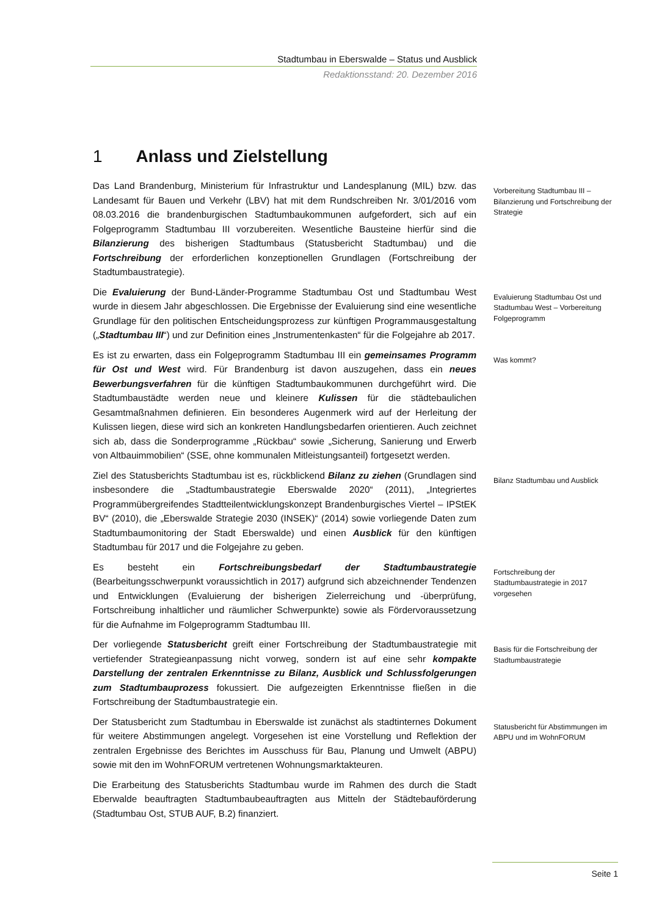Stadtumbau in Eberswalde – Status und Ausblick
Redaktionsstand: 20. Dezember 2016
1 Anlass und Zielstellung
Das Land Brandenburg, Ministerium für Infrastruktur und Landesplanung (MIL) bzw. das Landesamt für Bauen und Verkehr (LBV) hat mit dem Rundschreiben Nr. 3/01/2016 vom 08.03.2016 die brandenburgischen Stadtumbaukommunen aufgefordert, sich auf ein Folgeprogramm Stadtumbau III vorzubereiten. Wesentliche Bausteine hierfür sind die Bilanzierung des bisherigen Stadtumbaus (Statusbericht Stadtumbau) und die Fortschreibung der erforderlichen konzeptionellen Grundlagen (Fortschreibung der Stadtumbaustrategie).
Vorbereitung Stadtumbau III – Bilanzierung und Fortschreibung der Strategie
Die Evaluierung der Bund-Länder-Programme Stadtumbau Ost und Stadtumbau West wurde in diesem Jahr abgeschlossen. Die Ergebnisse der Evaluierung sind eine wesentliche Grundlage für den politischen Entscheidungsprozess zur künftigen Programmausgestaltung („Stadtumbau III“) und zur Definition eines „Instrumentenkasten“ für die Folgejahre ab 2017.
Evaluierung Stadtumbau Ost und Stadtumbau West – Vorbereitung Folgeprogramm
Es ist zu erwarten, dass ein Folgeprogramm Stadtumbau III ein gemeinsames Programm für Ost und West wird. Für Brandenburg ist davon auszugehen, dass ein neues Bewerbungsverfahren für die künftigen Stadtumbaukommunen durchgeführt wird. Die Stadtumbaustädte werden neue und kleinere Kulissen für die städtebaulichen Gesamtmaßnahmen definieren. Ein besonderes Augenmerk wird auf der Herleitung der Kulissen liegen, diese wird sich an konkreten Handlungsbedarfen orientieren. Auch zeichnet sich ab, dass die Sonderprogramme „Rückbau“ sowie „Sicherung, Sanierung und Erwerb von Altbauimmobilien“ (SSE, ohne kommunalen Mitleistungsanteil) fortgesetzt werden.
Was kommt?
Ziel des Statusberichts Stadtumbau ist es, rückblickend Bilanz zu ziehen (Grundlagen sind insbesondere die „Stadtumbaustrategie Eberswalde 2020“ (2011), „Integriertes Programmübergreifendes Stadtteilentwicklungskonzept Brandenburgisches Viertel – IPStEK BV“ (2010), die „Eberswalde Strategie 2030 (INSEK)“ (2014) sowie vorliegende Daten zum Stadtumbaumonitoring der Stadt Eberswalde) und einen Ausblick für den künftigen Stadtumbau für 2017 und die Folgejahre zu geben.
Bilanz Stadtumbau und Ausblick
Es besteht ein Fortschreibungsbedarf der Stadtumbaustrategie (Bearbeitungsschwerpunkt voraussichtlich in 2017) aufgrund sich abzeichnender Tendenzen und Entwicklungen (Evaluierung der bisherigen Zielerreichung und -überprüfung, Fortschreibung inhaltlicher und räumlicher Schwerpunkte) sowie als Fördervoraussetzung für die Aufnahme im Folgeprogramm Stadtumbau III.
Fortschreibung der Stadtumbaustrategie in 2017 vorgesehen
Der vorliegende Statusbericht greift einer Fortschreibung der Stadtumbaustrategie mit vertiefender Strategieanpassung nicht vorweg, sondern ist auf eine sehr kompakte Darstellung der zentralen Erkenntnisse zu Bilanz, Ausblick und Schlussfolgerungen zum Stadtumbauprozess fokussiert. Die aufgezeigten Erkenntnisse fließen in die Fortschreibung der Stadtumbaustrategie ein.
Basis für die Fortschreibung der Stadtumbaustrategie
Der Statusbericht zum Stadtumbau in Eberswalde ist zunächst als stadtinternes Dokument für weitere Abstimmungen angelegt. Vorgesehen ist eine Vorstellung und Reflektion der zentralen Ergebnisse des Berichtes im Ausschuss für Bau, Planung und Umwelt (ABPU) sowie mit den im WohnFORUM vertretenen Wohnungsmarktakteuren.
Statusbericht für Abstimmungen im ABPU und im WohnFORUM
Die Erarbeitung des Statusberichts Stadtumbau wurde im Rahmen des durch die Stadt Eberwalde beauftragten Stadtumbaubeauftragten aus Mitteln der Städtebauförderung (Stadtumbau Ost, STUB AUF, B.2) finanziert.
Seite 1